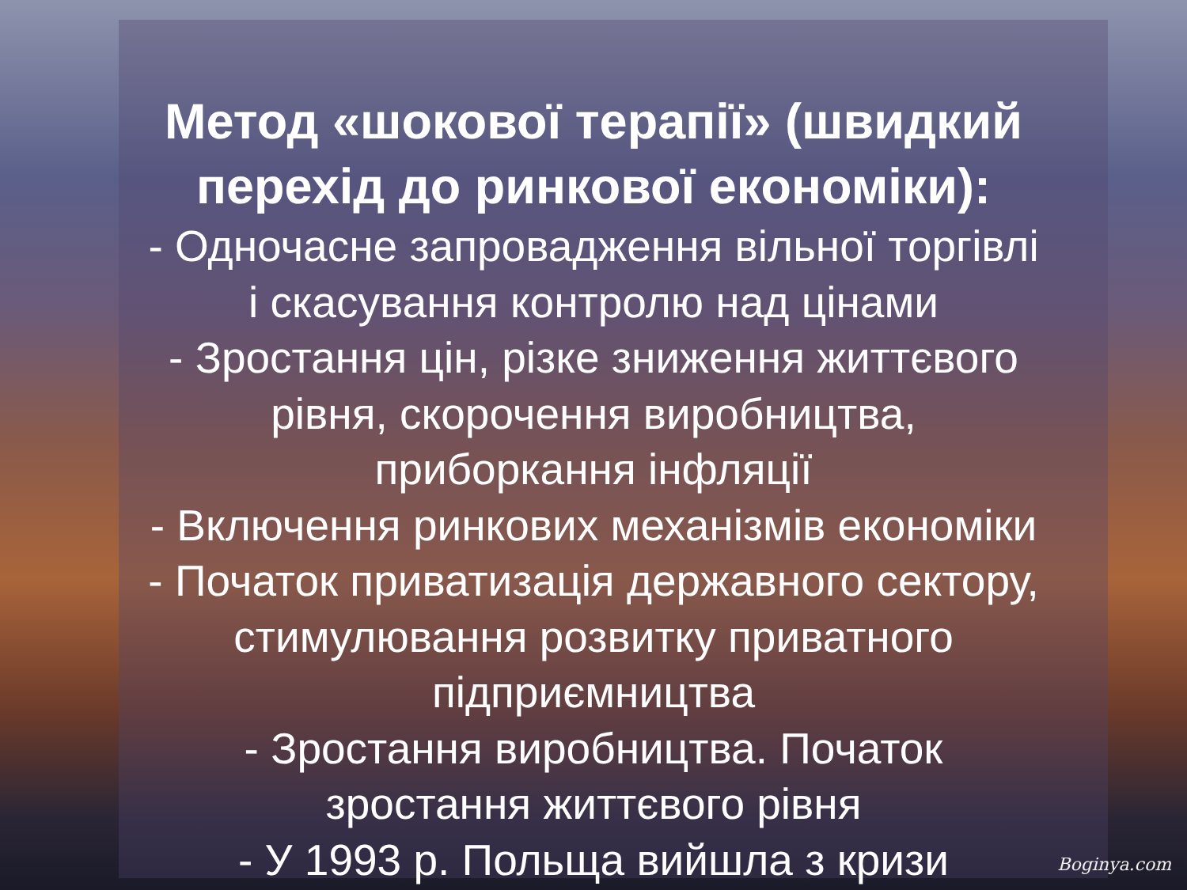Метод «шокової терапії» (швидкий
перехід до ринкової економіки):
- Одночасне запровадження вільної торгівлі
і скасування контролю над цінами
- Зростання цін, різке зниження життєвого
рівня, скорочення виробництва,
приборкання інфляції
- Включення ринкових механізмів економіки
- Початок приватизація державного сектору,
стимулювання розвитку приватного
підприємництва
- Зростання виробництва. Початок
зростання життєвого рівня
- У 1993 р. Польща вийшла з кризи
Boginya.com